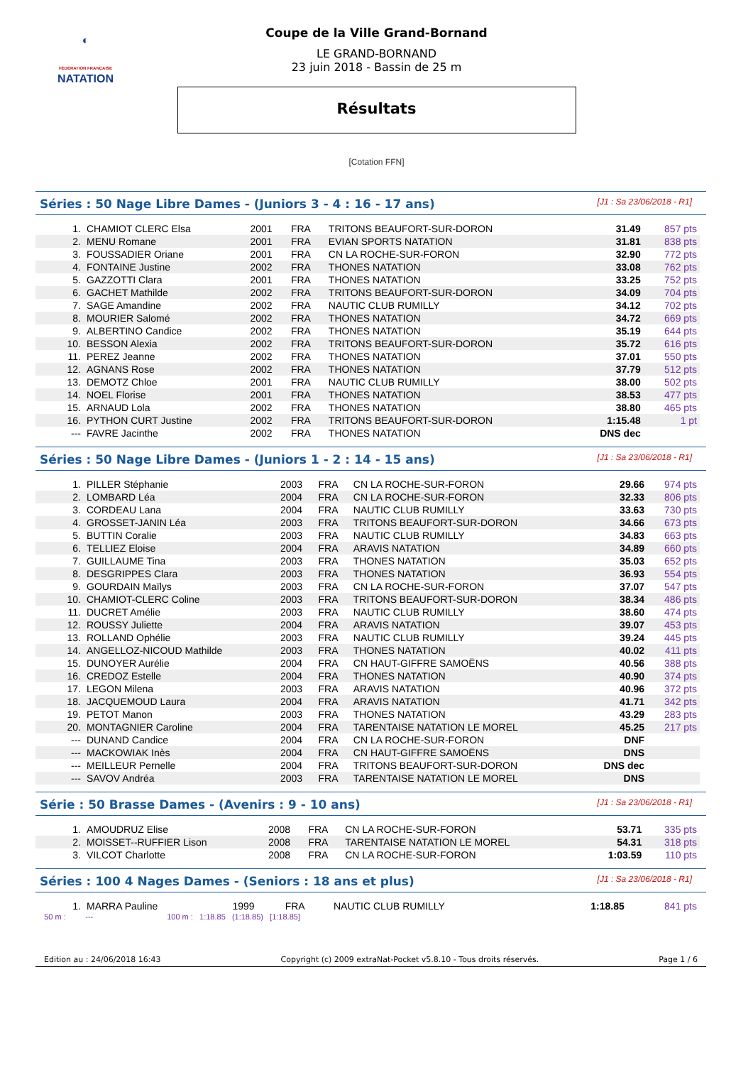◐
FÉDÉRATION FRANÇAISE
NATATION
Coupe de la Ville Grand-Bornand
LE GRAND-BORNAND
23 juin 2018 - Bassin de 25 m
Résultats
[Cotation FFN]
Séries : 50 Nage Libre Dames - (Juniors 3 - 4 : 16 - 17 ans) [J1 : Sa 23/06/2018 - R1]
| 1. | CHAMIOT CLERC Elsa | 2001 | FRA | TRITONS BEAUFORT-SUR-DORON | 31.49 | 857 pts |
| 2. | MENU Romane | 2001 | FRA | EVIAN SPORTS NATATION | 31.81 | 838 pts |
| 3. | FOUSSADIER Oriane | 2001 | FRA | CN LA ROCHE-SUR-FORON | 32.90 | 772 pts |
| 4. | FONTAINE Justine | 2002 | FRA | THONES NATATION | 33.08 | 762 pts |
| 5. | GAZZOTTI Clara | 2001 | FRA | THONES NATATION | 33.25 | 752 pts |
| 6. | GACHET Mathilde | 2002 | FRA | TRITONS BEAUFORT-SUR-DORON | 34.09 | 704 pts |
| 7. | SAGE Amandine | 2002 | FRA | NAUTIC CLUB RUMILLY | 34.12 | 702 pts |
| 8. | MOURIER Salomé | 2002 | FRA | THONES NATATION | 34.72 | 669 pts |
| 9. | ALBERTINO Candice | 2002 | FRA | THONES NATATION | 35.19 | 644 pts |
| 10. | BESSON Alexia | 2002 | FRA | TRITONS BEAUFORT-SUR-DORON | 35.72 | 616 pts |
| 11. | PEREZ Jeanne | 2002 | FRA | THONES NATATION | 37.01 | 550 pts |
| 12. | AGNANS Rose | 2002 | FRA | THONES NATATION | 37.79 | 512 pts |
| 13. | DEMOTZ Chloe | 2001 | FRA | NAUTIC CLUB RUMILLY | 38.00 | 502 pts |
| 14. | NOEL Florise | 2001 | FRA | THONES NATATION | 38.53 | 477 pts |
| 15. | ARNAUD Lola | 2002 | FRA | THONES NATATION | 38.80 | 465 pts |
| 16. | PYTHON CURT Justine | 2002 | FRA | TRITONS BEAUFORT-SUR-DORON | 1:15.48 | 1 pt |
| --- | FAVRE Jacinthe | 2002 | FRA | THONES NATATION | DNS dec | |
Séries : 50 Nage Libre Dames - (Juniors 1 - 2 : 14 - 15 ans) [J1 : Sa 23/06/2018 - R1]
| 1. | PILLER Stéphanie | 2003 | FRA | CN LA ROCHE-SUR-FORON | 29.66 | 974 pts |
| 2. | LOMBARD Léa | 2004 | FRA | CN LA ROCHE-SUR-FORON | 32.33 | 806 pts |
| 3. | CORDEAU Lana | 2004 | FRA | NAUTIC CLUB RUMILLY | 33.63 | 730 pts |
| 4. | GROSSET-JANIN Léa | 2003 | FRA | TRITONS BEAUFORT-SUR-DORON | 34.66 | 673 pts |
| 5. | BUTTIN Coralie | 2003 | FRA | NAUTIC CLUB RUMILLY | 34.83 | 663 pts |
| 6. | TELLIEZ Eloise | 2004 | FRA | ARAVIS NATATION | 34.89 | 660 pts |
| 7. | GUILLAUME Tina | 2003 | FRA | THONES NATATION | 35.03 | 652 pts |
| 8. | DESGRIPPES Clara | 2003 | FRA | THONES NATATION | 36.93 | 554 pts |
| 9. | GOURDAIN Maïlys | 2003 | FRA | CN LA ROCHE-SUR-FORON | 37.07 | 547 pts |
| 10. | CHAMIOT-CLERC Coline | 2003 | FRA | TRITONS BEAUFORT-SUR-DORON | 38.34 | 486 pts |
| 11. | DUCRET Amélie | 2003 | FRA | NAUTIC CLUB RUMILLY | 38.60 | 474 pts |
| 12. | ROUSSY Juliette | 2004 | FRA | ARAVIS NATATION | 39.07 | 453 pts |
| 13. | ROLLAND Ophélie | 2003 | FRA | NAUTIC CLUB RUMILLY | 39.24 | 445 pts |
| 14. | ANGELLOZ-NICOUD Mathilde | 2003 | FRA | THONES NATATION | 40.02 | 411 pts |
| 15. | DUNOYER Aurélie | 2004 | FRA | CN HAUT-GIFFRE SAMOËNS | 40.56 | 388 pts |
| 16. | CREDOZ Estelle | 2004 | FRA | THONES NATATION | 40.90 | 374 pts |
| 17. | LEGON Milena | 2003 | FRA | ARAVIS NATATION | 40.96 | 372 pts |
| 18. | JACQUEMOUD Laura | 2004 | FRA | ARAVIS NATATION | 41.71 | 342 pts |
| 19. | PETOT Manon | 2003 | FRA | THONES NATATION | 43.29 | 283 pts |
| 20. | MONTAGNIER Caroline | 2004 | FRA | TARENTAISE NATATION LE MOREL | 45.25 | 217 pts |
| --- | DUNAND Candice | 2004 | FRA | CN LA ROCHE-SUR-FORON | DNF | |
| --- | MACKOWIAK Inès | 2004 | FRA | CN HAUT-GIFFRE SAMOËNS | DNS | |
| --- | MEILLEUR Pernelle | 2004 | FRA | TRITONS BEAUFORT-SUR-DORON | DNS dec | |
| --- | SAVOV Andréa | 2003 | FRA | TARENTAISE NATATION LE MOREL | DNS | |
Série : 50 Brasse Dames - (Avenirs : 9 - 10 ans) [J1 : Sa 23/06/2018 - R1]
| 1. | AMOUDRUZ Elise | 2008 | FRA | CN LA ROCHE-SUR-FORON | 53.71 | 335 pts |
| 2. | MOISSET--RUFFIER Lison | 2008 | FRA | TARENTAISE NATATION LE MOREL | 54.31 | 318 pts |
| 3. | VILCOT Charlotte | 2008 | FRA | CN LA ROCHE-SUR-FORON | 1:03.59 | 110 pts |
Séries : 100 4 Nages Dames - (Seniors : 18 ans et plus) [J1 : Sa 23/06/2018 - R1]
| 1. | MARRA Pauline | 1999 | FRA | NAUTIC CLUB RUMILLY | 1:18.85 | 841 pts |
50 m : --- 100 m : 1:18.85 (1:18.85) [1:18.85]
Edition au : 24/06/2018 16:43 Copyright (c) 2009 extraNat-Pocket v5.8.10 - Tous droits réservés. Page 1 / 6